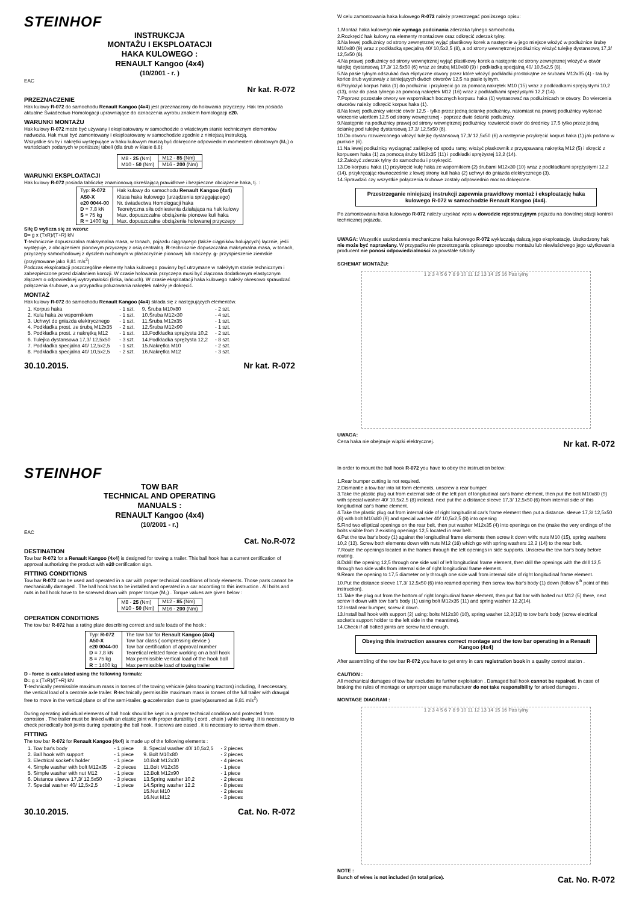STEINHOF
INSTRUKCJA
MONTAŻU I EKSPLOATACJI
HAKA KULOWEGO :
RENAULT Kangoo (4x4)
(10/2001 - r. )
EAC
Nr kat. R-072
PRZEZNACZENIE
Hak kulowy R-072 do samochodu Renault Kangoo (4x4) jest przeznaczony do holowania przyczepy. Hak ten posiada aktualne Świadectwo Homologacji uprawniające do oznaczenia wyrobu znakiem homologacji e20.
WARUNKI MONTAŻU
Hak kulowy R-072 może być używany i eksploatowany w samochodzie o właściwym stanie technicznym elementów nadwozia. Hak musi być zamontowany i eksploatowany w samochodzie zgodnie z niniejszą instrukcją.
Wszystkie śruby i nakrętki występujące w haku kulowym muszą być dokręcone odpowiednim momentem obrotowym (M₀) o wartościach podanych w poniższej tabeli (dla śrub w klasie 8.8):
| M8 - 25 (Nm) | M12 - 85 (Nm) |
| M10 - 50 (Nm) | M16 - 200 (Nm) |
WARUNKI EKSPLOATACJI
Hak kulowy R-072 posiada tabliczkę znamionową określającą prawidłowe i bezpieczne obciążenie haka, tj. :
| Typ: R-072 A50-X e20 0044-00 D = 7,8 kN S = 75 kg R = 1400 kg | Hak kulowy do samochodu Renault Kangoo (4x4) Klasa haka kulowego (urządzenia sprzęgającego) Nr. świadectwa Homologacji haka Teoretyczna siła odniesienia działająca na hak kulowy Max. dopuszczalne obciążenie pionowe kuli haka Max. dopuszczalne obciążenie holowanej przyczepy |
Siłę D wylicza się ze wzoru:
D= g x (TxR)/(T+R) kN
T-technicznie dopuszczalna maksymalna masa, w tonach, pojazdu ciągnącego (także ciągników holujących) łącznie, jeśli występuje, z obciążeniem pionowym przyczepy z osią centralną. R-technicznie dopuszczalna maksymalna masa, w tonach, przyczepy samochodowej z dyszlem ruchomym w płaszczyźnie pionowej lub naczepy. g- przyspieszenie ziemskie (przyjmowane jako 9,81 m/s<sup>2</sup>)
Podczas eksploatacji poszczególne elementy haka kulowego powinny być utrzymane w należytym stanie technicznym i zabezpieczone przed działaniem korozji. W czasie holowania przyczepa musi być złączona dodatkowym elastycznym złączem o odpowiedniej wytrzymałości (linka, łańcuch). W czasie eksploatacji haka kulowego należy okresowo sprawdzać połączenia śrubowe, a w przypadku poluzowania nakrętek należy je dokręcić.
MONTAŻ
Hak kulowy R-072 do samochodu Renault Kangoo (4x4) składa się z następujących elementów.
| 1. Korpus haka | - 1 szt. | 9. Śruba M10x80 | - 2 szt. |
| 2. Kula haka ze wspornikiem | - 1 szt. | 10.Śruba M12x30 | - 4 szt. |
| 3. Uchwyt do gniazda elektrycznego | - 1 szt. | 11.Śruba M12x35 | - 1 szt. |
| 4. Podkładka prost. ze śrubą M12x35 | - 2 szt. | 12.Śruba M12x90 | - 1 szt. |
| 5. Podkładka prost. z nakrętką M12 | - 1 szt. | 13.Podkładka sprężysta 10,2 | - 2 szt. |
| 6. Tulejka dystansowa 17,3/ 12,5x50 | - 3 szt. | 14.Podkładka sprężysta 12,2 | - 8 szt. |
| 7. Podkładka specjalna 40/ 12,5x2,5 | - 1 szt. | 15.Nakrętka M10 | - 2 szt. |
| 8. Podkładka specjalna 40/ 10,5x2,5 | - 2 szt. | 16.Nakrętka M12 | - 3 szt. |
30.10.2015. Nr kat. R-072
W celu zamontowania haka kulowego R-072 należy przestrzegać poniższego opisu:
1.Montaż haka kulowego nie wymaga podcinania zderzaka tylnego samochodu.
2.Rozkręcić hak kulowy na elementy montażowe oraz odkręcić zderzak tylny.
3.Na lewej podłużnicy od strony zewnętrznej wyjąć plastikowy korek a następnie w jego miejsce włożyć w podłużnice śrubę M10x80 (9) wraz z podkładką specjalną 40/ 10,5x2,5 (8), a od strony wewnętrznej podłużnicy włożyć tulejkę dystansową 17,3/ 12,5x50 (6).
4.Na prawej podłużnicy od strony wewnętrznej wyjąć plastikowy korek a następnie od strony zewnętrznej włożyć w otwór tulejkę dystansową 17,3/ 12,5x50 (6) wraz ze śrubą M10x80 (9) i podkładką specjalną 40/ 10,5x2,5 (8).
5.Na pasie tylnym odszukać dwa eliptyczne otwory przez które włożyć podkładki prostokątne ze śrubami M12x35 (4) - tak by końce śrub wystawały z istniejących dwóch otworów 12,5 na pasie tylnym.
6.Przyłożyć korpus haka (1) do podłużnic i przykręcić go za pomocą nakrętek M10 (15) wraz z podkładkami sprężystymi 10,2 (13), oraz do pasa tylnego za pomocą nakrętek M12 (16) wraz z podkładkami sprężystymi 12,2 (14).
7.Poprzez pozostałe otwory we wspornikach bocznych korpusu haka (1) wytrasować na podłużnicach te otwory. Do wiercenia otworów należy odkręcić korpus haka (1).
8.Na lewej podłużnicy wiercić otwór 12,5 - tylko przez jedną ściankę podłużnicy, natomiast na prawej podłużnicy wykonać wiercenie wiertłem 12,5 od strony wewnętrznej - poprzez dwie ścianki podłużnicy.
9.Następnie na podłużnicy prawej od strony wewnętrznej podłużnicy rozwiercić otwór do średnicy 17,5 tylko przez jedną ściankę pod tulejkę dystansową 17,3/ 12,5x50 (6).
10.Do otworu rozwierconego włożyć tulejkę dystansową 17,3/ 12,5x50 (6) a następnie przykręcić korpus haka (1) jak podano w punkcie (6).
11.Na lewej podłużnicy wyciągnąć zaślepkę od spodu ramy, włożyć płaskownik z przyspawaną nakrętką M12 (5) i skręcić z korpusem haka (1) za pomocą śruby M12x35 (11) i podkładki sprężystej 12,2 (14).
12.Założyć zderzak tylny do samochodu i przykręcić.
13.Do korpusu haka (1) przykręcić kulę haka ze wspornikiem (2) śrubami M12x30 (10) wraz z podkładkami sprężystymi 12,2 (14), przykręcając równocześnie z lewej strony kuli haka (2) uchwyt do gniazda elektrycznego (3).
14.Sprawdzić czy wszystkie połączenia śrubowe zostały odpowiednio mocno dokręcone.
Przestrzeganie niniejszej instrukcji zapewnia prawidłowy montaż i eksploatację haka kulowego R-072 w samochodzie Renault Kangoo (4x4).
Po zamontowaniu haka kulowego R-072 należy uzyskać wpis w dowodzie rejestracyjnym pojazdu na dowolnej stacji kontroli technicznej pojazdu.
UWAGA: Wszystkie uszkodzenia mechaniczne haka kulowego R-072 wykluczają dalszą jego eksploatację. Uszkodzony hak nie może być naprawiany. W przypadku nie przestrzegania opisanego sposobu montażu lub niewłaściwego jego użytkowania producent nie ponosi odpowiedzialności za powstałe szkody.
SCHEMAT MONTAŻU:
1 2 3 4 5 6 7 8 9 10 11 12 13 14 15 16 Pas tylny
UWAGA:
Cena haka nie obejmuje wiązki elektrycznej. Nr kat. R-072
STEINHOF
TOW BAR
TECHNICAL AND OPERATING
MANUALS :
RENAULT Kangoo (4x4)
(10/2001 - r.)
EAC
Cat. No.R-072
DESTINATION
Tow bar R-072 for a Renault Kangoo (4x4) is designed for towing a trailer. This ball hook has a current certification of approval authorizing the product with e20 certification sign.
FITTING CONDITIONS
Tow bar R-072 can be used and operated in a car with proper technical conditions of body elements. Those parts cannot be mechanically damaged . The ball hook has to be installed and operated in a car according to this instruction . All bolts and nuts in ball hook have to be screwed down with proper torque (M₀) . Torque values are given below :
| M8 - 25 (Nm) | M12 - 85 (Nm) |
| M10 - 50 (Nm) | M16 - 200 (Nm) |
OPERATION CONDITIONS
The tow bar R-072 has a rating plate describing correct and safe loads of the hook :
| Typ: R-072 A50-X e20 0044-00 D = 7,8 kN S = 75 kg R = 1400 kg | The tow bar for Renault Kangoo (4x4) Tow bar class ( compressing device ) Tow bar certification of approval number Teoretical related force working on a ball hook Max permissible vertical load of the hook ball Max permissible load of towing trailer |
D - force is calculated using the following formula:
D= g x (TxR)/(T+R) kN
T-technically permissible maximum mass in tonnes of the towing vehicale (also towning tractors) including, if neccessary, the vertical load of a centrale axle trailer. R-technically permissible maximum mass in tonnes of the full trailer with drawgal free to move in the vertical plane or of the semi-trailer. g-acceleration due to gravity(assumed as 9,81 m/s<sup>2</sup>)
During operating individual elements of ball hook should be kept in a proper technical condition and protected from corrosion . The trailer must be linked with an elastic joint with proper durability ( cord , chain ) while towing .It is necessary to check periodically bolt joints during operating the ball hook. If screws are eased , it is necessary to screw them down .
FITTING
The tow bar R-072 for Renault Kangoo (4x4) is made up of the following elements :
| 1. Tow bar's body | - 1 piece | 8. Special washer 40/ 10,5x2,5 | - 2 pieces |
| 2. Ball hook with support | - 1 piece | 9. Bolt M10x80 | - 2 pieces |
| 3. Electrical socket's holder | - 1 piece | 10.Bolt M12x30 | - 4 pieces |
| 4. Simple washer with bolt M12x35 | - 2 pieces | 11.Bolt M12x35 | - 1 piece |
| 5. Simple washer with nut M12 | - 1 piece | 12.Bolt M12x90 | - 1 piece |
| 6. Distance sleeve 17,3/ 12,5x50 | - 3 pieces | 13.Spring washer 10,2 | - 2 pieces |
| 7. Special washer 40/ 12,5x2,5 | - 1 piece | 14.Spring washer 12.2 | - 8 pieces |
| | | 15.Nut M10 | - 2 pieces |
| | | 16.Nut M12 | - 3 pieces |
30.10.2015. Cat. No. R-072
In order to mount the ball hook R-072 you have to obey the instruction below:
1.Rear bumper cutting is not required.
2.Dismantle a tow bar into kit form elements, unscrew a rear bumper.
3.Take the plastic plug out from external side of the left part of longitudinal car's frame element, then put the bolt M10x80 (9) with special washer 40/ 10,5x2,5 (8) instead, next put the a distance sleeve 17,3/ 12,5x50 (6) from internal side of this longitudinal car's frame element.
4.Take the plastic plug out from internal side of right longitudinal car's frame element then put a distance. sleeve 17,3/ 12,5x50 (6) with bolt M10x80 (9) and special washer 40/ 10,5x2,5 (8) into opening
5.Find two elliptical openings on the rear belt, then put washer M12x35 (4) into openings on the (make the very endings of the bolts visible from 2 existing openings 12,5 located in rear belt.
6.Put the tow bar's body (1) against the longitudinal frame elements then screw it down with: nuts M10 (15), spring washers 10,2 (13). Screw both elements down with nuts M12 (16) which go with spring washers 12,2 (14) to the rear belt.
7.Route the openings located in the frames through the left openings in side supports. Unscrew the tow bar's body before routing.
8.Ddrill the opening 12,5 through one side wall of left longitudinal frame element, then drill the openings with the drill 12,5 through two side walls from internal side of right longitudinal frame element.
9.Ream the opening to 17,5 diameter only through one side wall from internal side of right longitudinal frame element.
10.Put the distance sleeve 17,3/ 12,5x50 (6) into reamed opening then screw tow bar's body (1) down (follow 6<sup>th</sup> point of this instruction).
11.Take the plug out from the bottom of right longitudinal frame element, then put flat bar with bolted nut M12 (5) there, next screw it down with tow bar's body (1) using bolt M12x35 (11) and spring washer 12,2(14).
12.Install rear bumper, screw it down.
13.Install ball hook with support (2) using: bolts M12x30 (10), spring washer 12,2(12) to tow bar's body (screw electrical socket's support holder to the left side in the meantime).
14.Check if all bolted joints are screw hard enough.
Obeying this instruction assures correct montage and the tow bar operating in a Renault Kangoo (4x4)
After assembling of the tow bar R-072 you have to get entry in cars registration book in a quality control station .
CAUTION :
All mechanical damages of tow bar excludes its further exploitation . Damaged ball hook cannot be repaired. In case of braking the rules of montage or unproper usage manufacturer do not take responsibility for arised damages .
MONTAGE DIAGRAM :
1 2 3 4 5 6 7 8 9 10 11 12 13 14 15 16 Pas tylny
NOTE :
Bunch of wires is not included (in total price). Cat. No. R-072